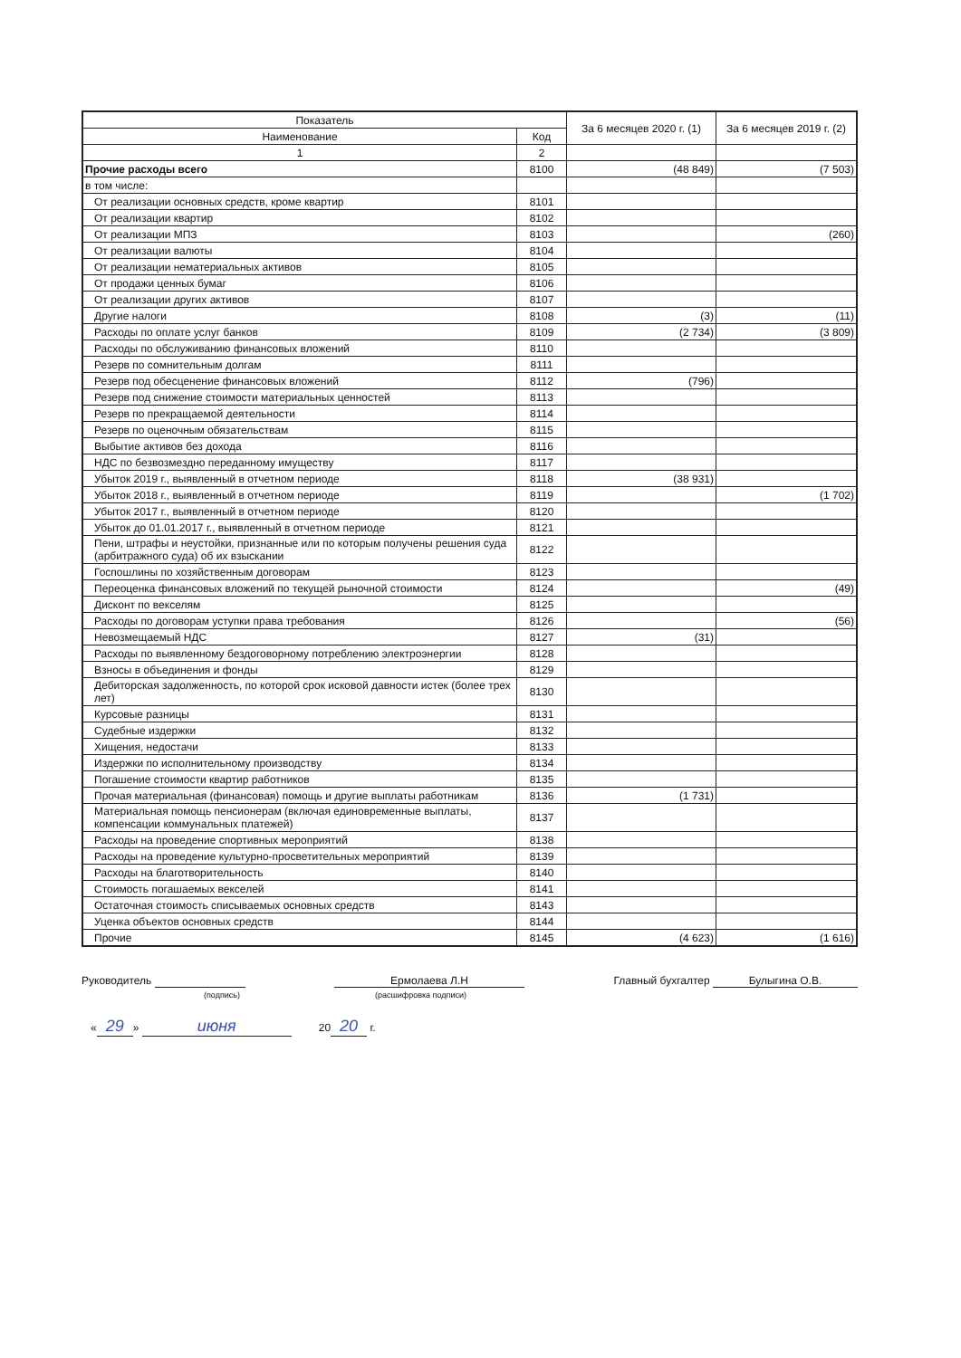| Показатель | | За 6 месяцев 2020 г. (1) | За 6 месяцев 2019 г. (2) |
| --- | --- | --- | --- |
| Наименование | Код | | |
| 1 | 2 | | |
| Прочие расходы всего | 8100 | (48 849) | (7 503) |
| в том числе: | | | |
| От реализации основных средств, кроме квартир | 8101 | | |
| От реализации квартир | 8102 | | |
| От реализации МПЗ | 8103 | | (260) |
| От реализации валюты | 8104 | | |
| От реализации нематериальных активов | 8105 | | |
| От продажи ценных бумаг | 8106 | | |
| От реализации других активов | 8107 | | |
| Другие налоги | 8108 | (3) | (11) |
| Расходы по оплате услуг банков | 8109 | (2 734) | (3 809) |
| Расходы по обслуживанию финансовых вложений | 8110 | | |
| Резерв по сомнительным долгам | 8111 | | |
| Резерв под обесценение финансовых вложений | 8112 | (796) | |
| Резерв под снижение стоимости материальных ценностей | 8113 | | |
| Резерв по прекращаемой деятельности | 8114 | | |
| Резерв по оценочным обязательствам | 8115 | | |
| Выбытие активов без дохода | 8116 | | |
| НДС по безвозмездно переданному имуществу | 8117 | | |
| Убыток 2019 г., выявленный в отчетном периоде | 8118 | (38 931) | |
| Убыток 2018 г., выявленный в отчетном периоде | 8119 | | (1 702) |
| Убыток 2017 г., выявленный в отчетном периоде | 8120 | | |
| Убыток до 01.01.2017 г., выявленный в отчетном периоде | 8121 | | |
| Пени, штрафы и неустойки, признанные или по которым получены решения суда (арбитражного суда) об их взыскании | 8122 | | |
| Госпошлины по хозяйственным договорам | 8123 | | |
| Переоценка финансовых вложений по текущей рыночной стоимости | 8124 | | (49) |
| Дисконт по векселям | 8125 | | |
| Расходы по договорам уступки права требования | 8126 | | (56) |
| Невозмещаемый НДС | 8127 | (31) | |
| Расходы по выявленному бездоговорному потреблению электроэнергии | 8128 | | |
| Взносы в объединения и фонды | 8129 | | |
| Дебиторская задолженность, по которой срок исковой давности истек (более трех лет) | 8130 | | |
| Курсовые разницы | 8131 | | |
| Судебные издержки | 8132 | | |
| Хищения, недостачи | 8133 | | |
| Издержки по исполнительному производству | 8134 | | |
| Погашение стоимости квартир работников | 8135 | | |
| Прочая материальная (финансовая) помощь и другие выплаты работникам | 8136 | (1 731) | |
| Материальная помощь пенсионерам (включая единовременные выплаты, компенсации коммунальных платежей) | 8137 | | |
| Расходы на проведение спортивных мероприятий | 8138 | | |
| Расходы на проведение культурно-просветительных мероприятий | 8139 | | |
| Расходы на благотворительность | 8140 | | |
| Стоимость погашаемых векселей | 8141 | | |
| Остаточная стоимость списываемых основных средств | 8143 | | |
| Уценка объектов основных средств | 8144 | | |
| Прочие | 8145 | (4 623) | (1 616) |
Руководитель
(подпись)
Ермолаева Л.Н
(расшифровка подписи)
Главный бухгалтер Булыгина О.В.
« 29 » июня 20 20 г.